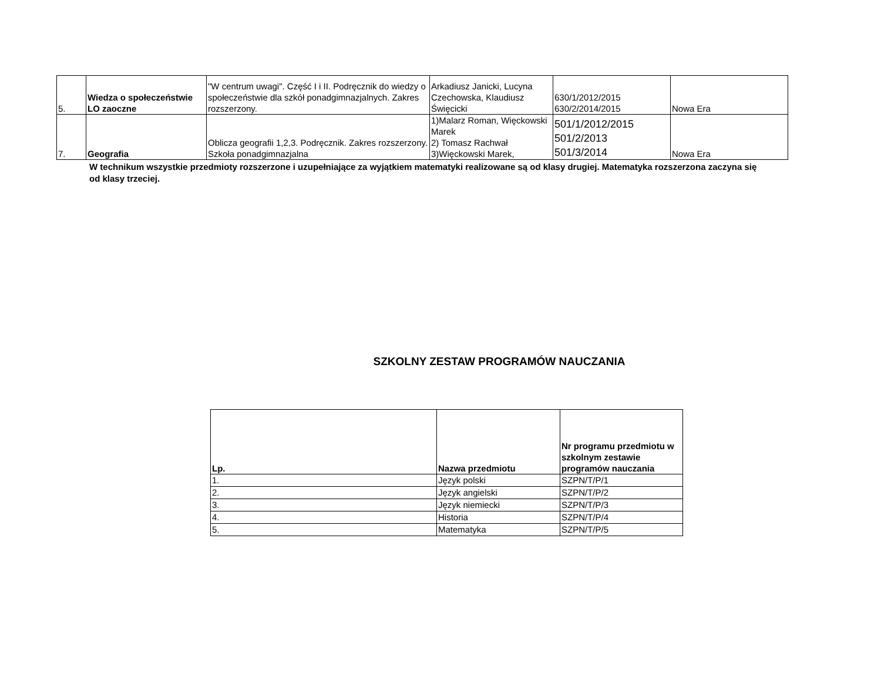| 5. | Wiedza o społeczeństwie LO zaoczne | "W centrum uwagi". Część I i II. Podręcznik do wiedzy o społeczeństwie dla szkół ponadgimnazjalnych. Zakres rozszerzony. | Arkadiusz Janicki, Lucyna Czechowska, Klaudiusz Święcicki | 630/1/2012/2015 630/2/2014/2015 | Nowa Era |
| 7. | Geografia | Oblicza geografii 1,2,3. Podręcznik. Zakres rozszerzony. Szkoła ponadgimnazjalna | 1)Malarz Roman, Więckowski Marek 2) Tomasz Rachwał 3)Więckowski Marek, | 501/1/2012/2015 501/2/2013 501/3/2014 | Nowa Era |
W technikum wszystkie przedmioty rozszerzone i uzupełniające za wyjątkiem matematyki realizowane są od klasy drugiej. Matematyka rozszerzona zaczyna się od klasy trzeciej.
SZKOLNY ZESTAW PROGRAMÓW NAUCZANIA
| Lp. | Nazwa przedmiotu | Nr programu przedmiotu w szkolnym zestawie programów nauczania |
| --- | --- | --- |
| 1. | Język polski | SZPN/T/P/1 |
| 2. | Język angielski | SZPN/T/P/2 |
| 3. | Język niemiecki | SZPN/T/P/3 |
| 4. | Historia | SZPN/T/P/4 |
| 5. | Matematyka | SZPN/T/P/5 |